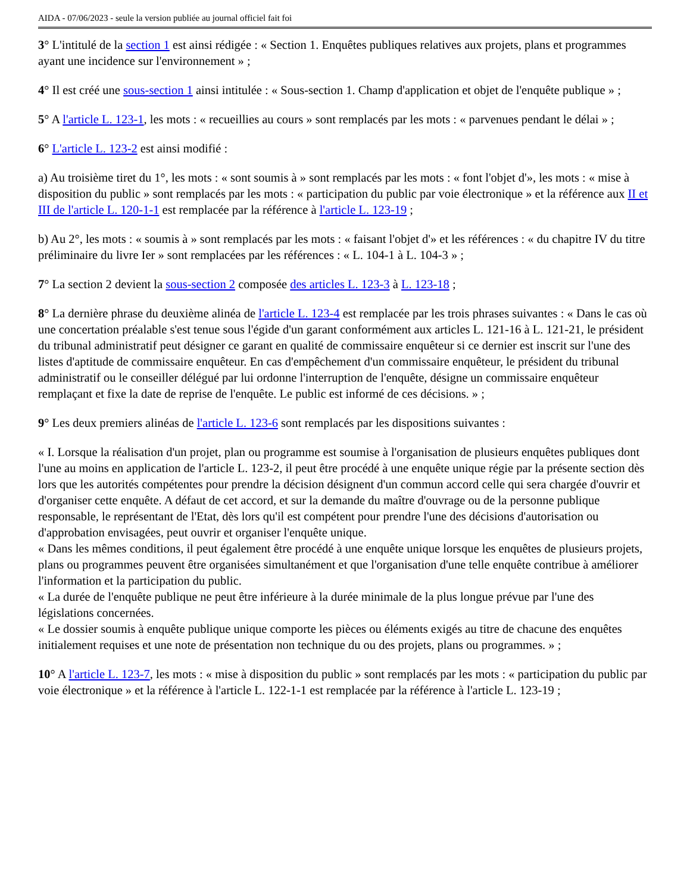AIDA - 07/06/2023 - seule la version publiée au journal officiel fait foi
3° L'intitulé de la section 1 est ainsi rédigée : « Section 1. Enquêtes publiques relatives aux projets, plans et programmes ayant une incidence sur l'environnement » ;
4° Il est créé une sous-section 1 ainsi intitulée : « Sous-section 1. Champ d'application et objet de l'enquête publique » ;
5° A l'article L. 123-1, les mots : « recueillies au cours » sont remplacés par les mots : « parvenues pendant le délai » ;
6° L'article L. 123-2 est ainsi modifié :
a) Au troisième tiret du 1°, les mots : « sont soumis à » sont remplacés par les mots : « font l'objet d'», les mots : « mise à disposition du public » sont remplacés par les mots : « participation du public par voie électronique » et la référence aux II et III de l'article L. 120-1-1 est remplacée par la référence à l'article L. 123-19 ;
b) Au 2°, les mots : « soumis à » sont remplacés par les mots : « faisant l'objet d'» et les références : « du chapitre IV du titre préliminaire du livre Ier » sont remplacées par les références : « L. 104-1 à L. 104-3 » ;
7° La section 2 devient la sous-section 2 composée des articles L. 123-3 à L. 123-18 ;
8° La dernière phrase du deuxième alinéa de l'article L. 123-4 est remplacée par les trois phrases suivantes : « Dans le cas où une concertation préalable s'est tenue sous l'égide d'un garant conformément aux articles L. 121-16 à L. 121-21, le président du tribunal administratif peut désigner ce garant en qualité de commissaire enquêteur si ce dernier est inscrit sur l'une des listes d'aptitude de commissaire enquêteur. En cas d'empêchement d'un commissaire enquêteur, le président du tribunal administratif ou le conseiller délégué par lui ordonne l'interruption de l'enquête, désigne un commissaire enquêteur remplaçant et fixe la date de reprise de l'enquête. Le public est informé de ces décisions. » ;
9° Les deux premiers alinéas de l'article L. 123-6 sont remplacés par les dispositions suivantes :
« I. Lorsque la réalisation d'un projet, plan ou programme est soumise à l'organisation de plusieurs enquêtes publiques dont l'une au moins en application de l'article L. 123-2, il peut être procédé à une enquête unique régie par la présente section dès lors que les autorités compétentes pour prendre la décision désignent d'un commun accord celle qui sera chargée d'ouvrir et d'organiser cette enquête. A défaut de cet accord, et sur la demande du maître d'ouvrage ou de la personne publique responsable, le représentant de l'Etat, dès lors qu'il est compétent pour prendre l'une des décisions d'autorisation ou d'approbation envisagées, peut ouvrir et organiser l'enquête unique.
« Dans les mêmes conditions, il peut également être procédé à une enquête unique lorsque les enquêtes de plusieurs projets, plans ou programmes peuvent être organisées simultanément et que l'organisation d'une telle enquête contribue à améliorer l'information et la participation du public.
« La durée de l'enquête publique ne peut être inférieure à la durée minimale de la plus longue prévue par l'une des législations concernées.
« Le dossier soumis à enquête publique unique comporte les pièces ou éléments exigés au titre de chacune des enquêtes initialement requises et une note de présentation non technique du ou des projets, plans ou programmes. » ;
10° A l'article L. 123-7, les mots : « mise à disposition du public » sont remplacés par les mots : « participation du public par voie électronique » et la référence à l'article L. 122-1-1 est remplacée par la référence à l'article L. 123-19 ;